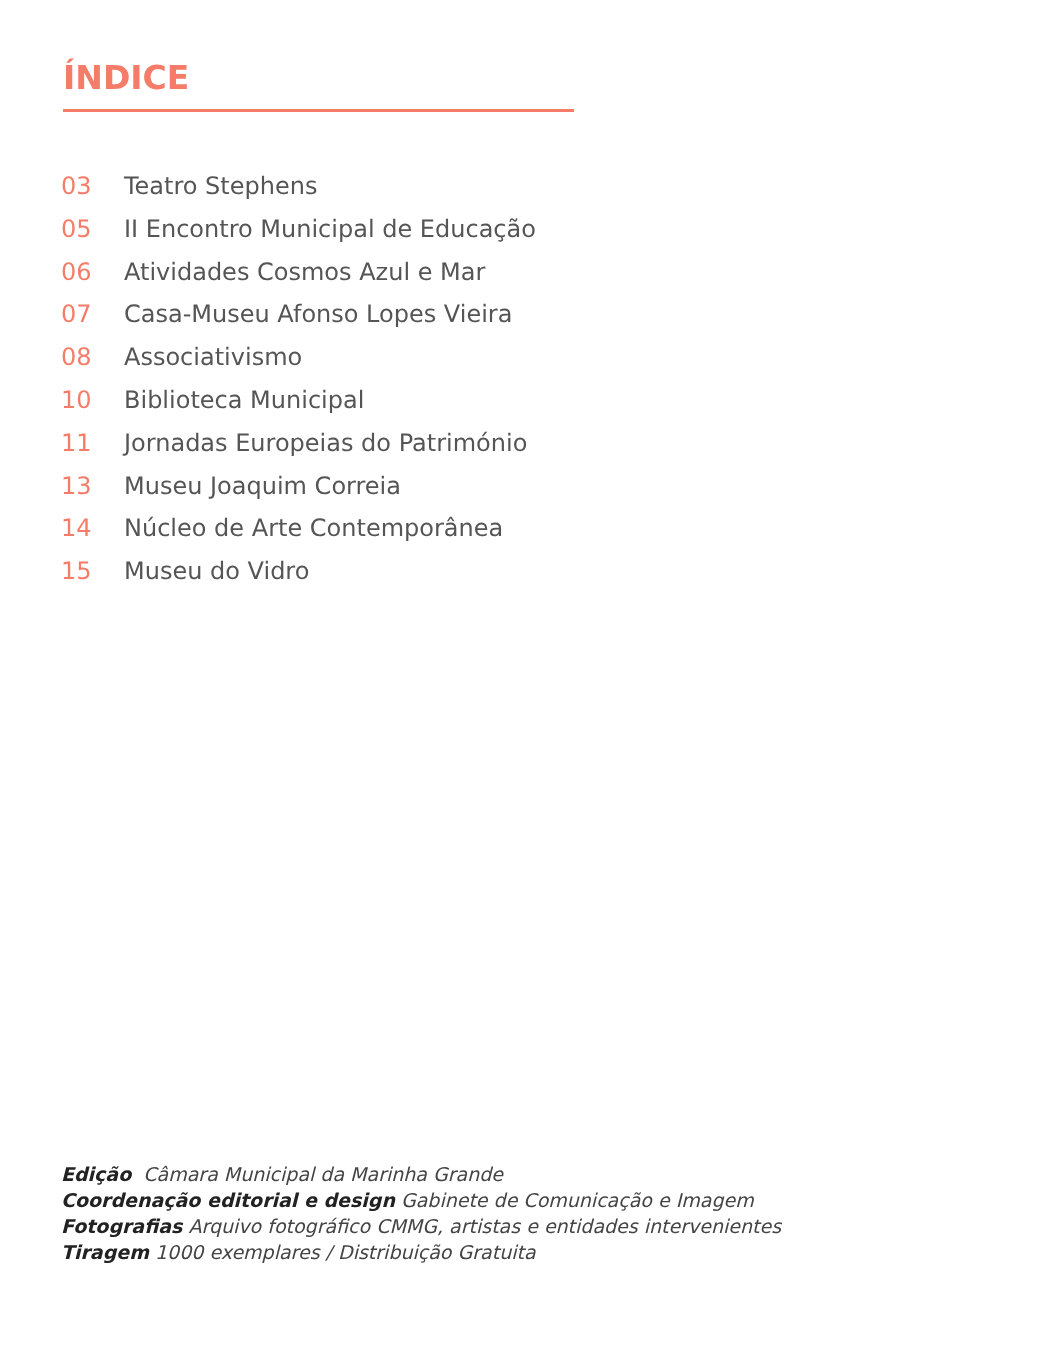ÍNDICE
03 Teatro Stephens
05 II Encontro Municipal de Educação
06 Atividades Cosmos Azul e Mar
07 Casa-Museu Afonso Lopes Vieira
08 Associativismo
10 Biblioteca Municipal
11 Jornadas Europeias do Património
13 Museu Joaquim Correia
14 Núcleo de Arte Contemporânea
15 Museu do Vidro
Edição Câmara Municipal da Marinha Grande
Coordenação editorial e design Gabinete de Comunicação e Imagem
Fotografias Arquivo fotográfico CMMG, artistas e entidades intervenientes
Tiragem 1000 exemplares / Distribuição Gratuita